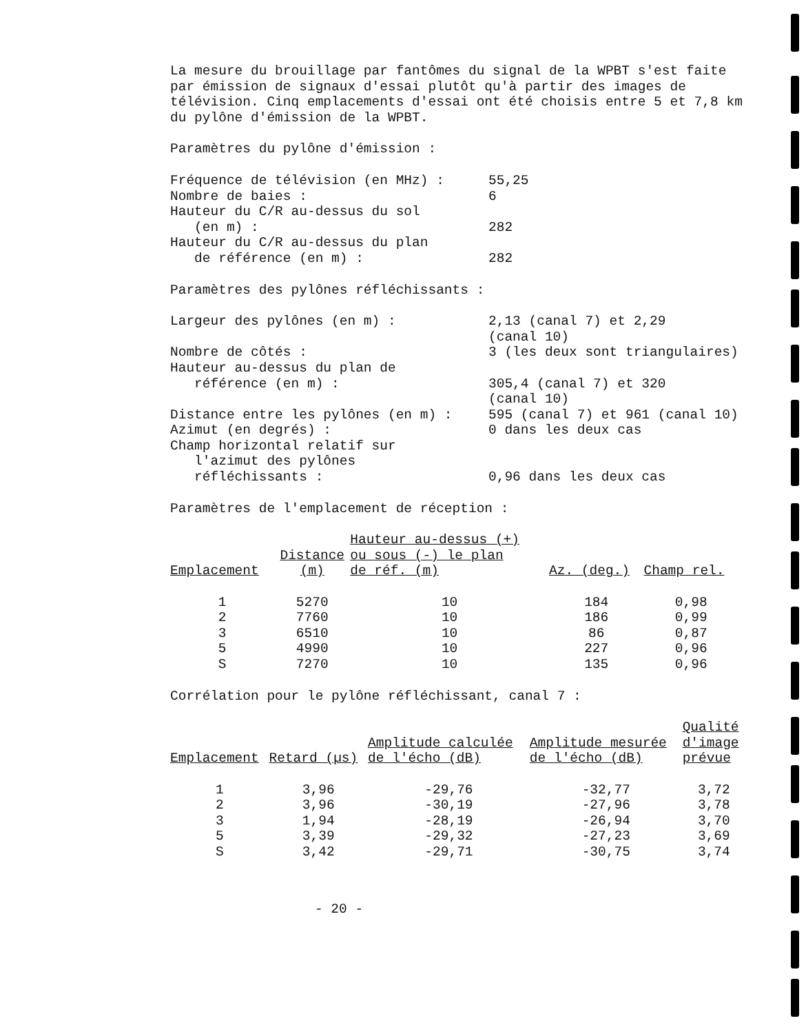La mesure du brouillage par fantômes du signal de la WPBT s'est faite par émission de signaux d'essai plutôt qu'à partir des images de télévision. Cinq emplacements d'essai ont été choisis entre 5 et 7,8 km du pylône d'émission de la WPBT.
Paramètres du pylône d'émission :
| Fréquence de télévision (en MHz) : | 55,25 |
| Nombre de baies : | 6 |
| Hauteur du C/R au-dessus du sol (en m) : | 282 |
| Hauteur du C/R au-dessus du plan de référence (en m) : | 282 |
Paramètres des pylônes réfléchissants :
| Largeur des pylônes (en m) : | 2,13 (canal 7) et 2,29 (canal 10) |
| Nombre de côtés : | 3 (les deux sont triangulaires) |
| Hauteur au-dessus du plan de référence (en m) : | 305,4 (canal 7) et 320 (canal 10) |
| Distance entre les pylônes (en m) : | 595 (canal 7) et 961 (canal 10) |
| Azimut (en degrés) : | 0 dans les deux cas |
| Champ horizontal relatif sur l'azimut des pylônes réfléchissants : | 0,96 dans les deux cas |
Paramètres de l'emplacement de réception :
| Emplacement | Distance (m) | Hauteur au-dessus (+) ou sous (-) le plan de réf. (m) | Az. (deg.) | Champ rel. |
| --- | --- | --- | --- | --- |
| 1 2 3 5 S | 5270 7760 6510 4990 7270 | 10 10 10 10 10 | 184 186 86 227 135 | 0,98 0,99 0,87 0,96 0,96 |
Corrélation pour le pylône réfléchissant, canal 7 :
| Emplacement | Retard (µs) | Amplitude calculée de l'écho (dB) | Amplitude mesurée de l'écho (dB) | Qualité d'image prévue |
| --- | --- | --- | --- | --- |
| 1 2 3 5 S | 3,96 3,96 1,94 3,39 3,42 | -29,76 -30,19 -28,19 -29,32 -29,71 | -32,77 -27,96 -26,94 -27,23 -30,75 | 3,72 3,78 3,70 3,69 3,74 |
- 20 -